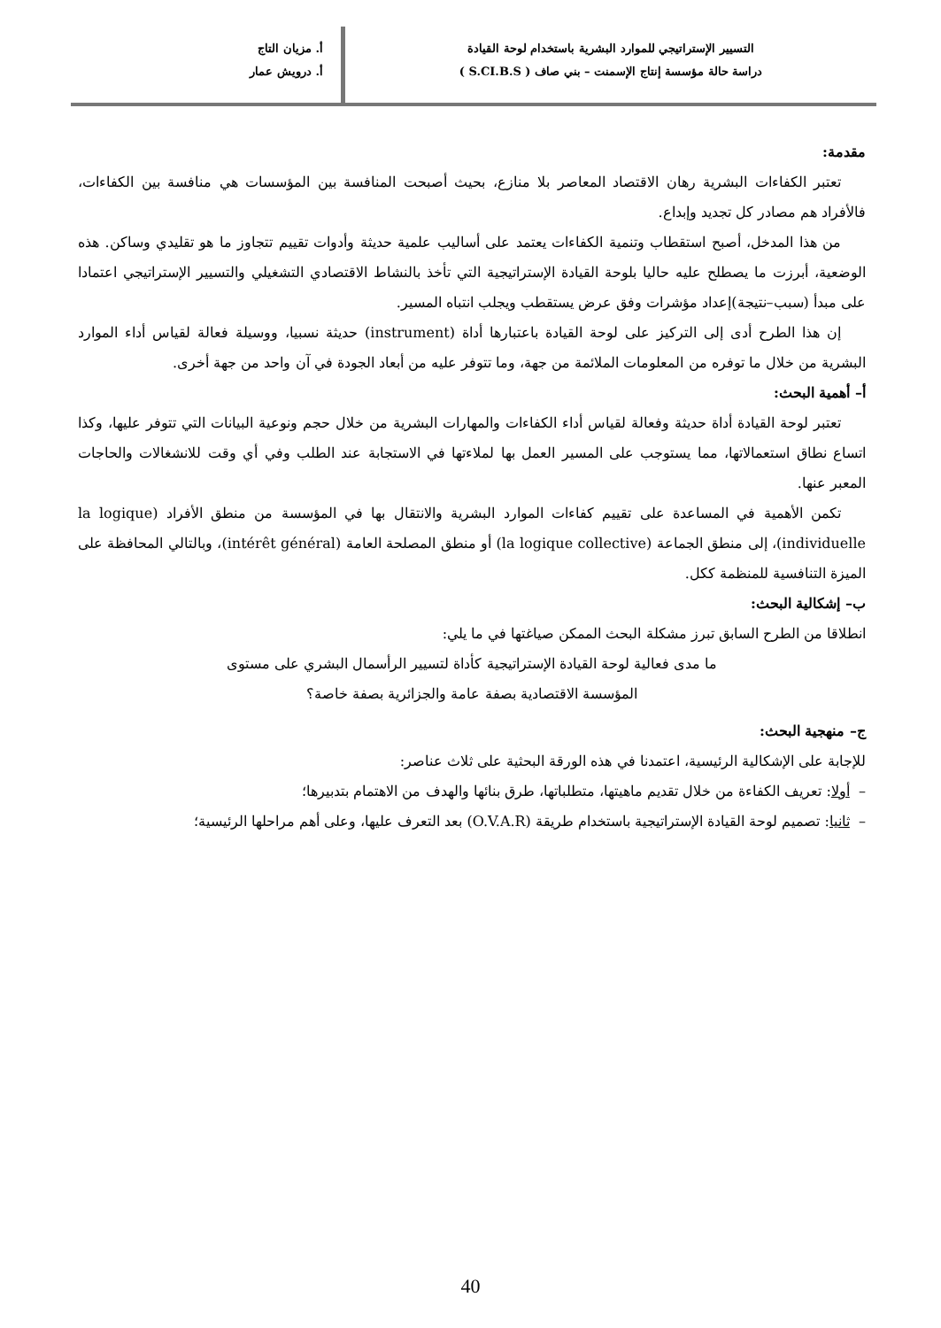التسيير الإستراتيجي للموارد البشرية باستخدام لوحة القيادة
دراسة حالة مؤسسة إنتاج الإسمنت – بني صاف ( S.CI.B.S )
أ. مزيان التاج
أ. درويش عمار
مقدمة:
تعتبر الكفاءات البشرية رهان الاقتصاد المعاصر بلا منازع، بحيث أصبحت المنافسة بين المؤسسات هي منافسة بين الكفاءات، فالأفراد هم مصادر كل تجديد وإبداع.
من هذا المدخل، أصبح استقطاب وتنمية الكفاءات يعتمد على أساليب علمية حديثة وأدوات تقييم تتجاوز ما هو تقليدي وساكن. هذه الوضعية، أبرزت ما يصطلح عليه حاليا بلوحة القيادة الإستراتيجية التي تأخذ بالنشاط الاقتصادي التشغيلي والتسيير الإستراتيجي اعتمادا على مبدأ (سبب–نتيجة)إعداد مؤشرات وفق عرض يستقطب ويجلب انتباه المسير.
إن هذا الطرح أدى إلى التركيز على لوحة القيادة باعتبارها أداة (instrument) حديثة نسبيا، ووسيلة فعالة لقياس أداء الموارد البشرية من خلال ما توفره من المعلومات الملائمة من جهة، وما تتوفر عليه من أبعاد الجودة في آن واحد من جهة أخرى.
أ– أهمية البحث:
تعتبر لوحة القيادة أداة حديثة وفعالة لقياس أداء الكفاءات والمهارات البشرية من خلال حجم ونوعية البيانات التي تتوفر عليها، وكذا اتساع نطاق استعمالاتها، مما يستوجب على المسير العمل بها لملاءتها في الاستجابة عند الطلب وفي أي وقت للانشغالات والحاجات المعبر عنها.
تكمن الأهمية في المساعدة على تقييم كفاءات الموارد البشرية والانتقال بها في المؤسسة من منطق الأفراد (la logique individuelle)، إلى منطق الجماعة (la logique collective) أو منطق المصلحة العامة (intérêt général)، وبالتالي المحافظة على الميزة التنافسية للمنظمة ككل.
ب– إشكالية البحث:
انطلاقا من الطرح السابق تبرز مشكلة البحث الممكن صياغتها في ما يلي:
ما مدى فعالية لوحة القيادة الإستراتيجية كأداة لتسيير الرأسمال البشري على مستوى
المؤسسة الاقتصادية بصفة عامة والجزائرية بصفة خاصة؟
ج– منهجية البحث:
للإجابة على الإشكالية الرئيسية، اعتمدنا في هذه الورقة البحثية على ثلاث عناصر:
– أولا: تعريف الكفاءة من خلال تقديم ماهيتها، متطلباتها، طرق بنائها والهدف من الاهتمام بتدبيرها؛
– ثانيا: تصميم لوحة القيادة الإستراتيجية باستخدام طريقة (O.V.A.R) بعد التعرف عليها، وعلى أهم مراحلها الرئيسية؛
40